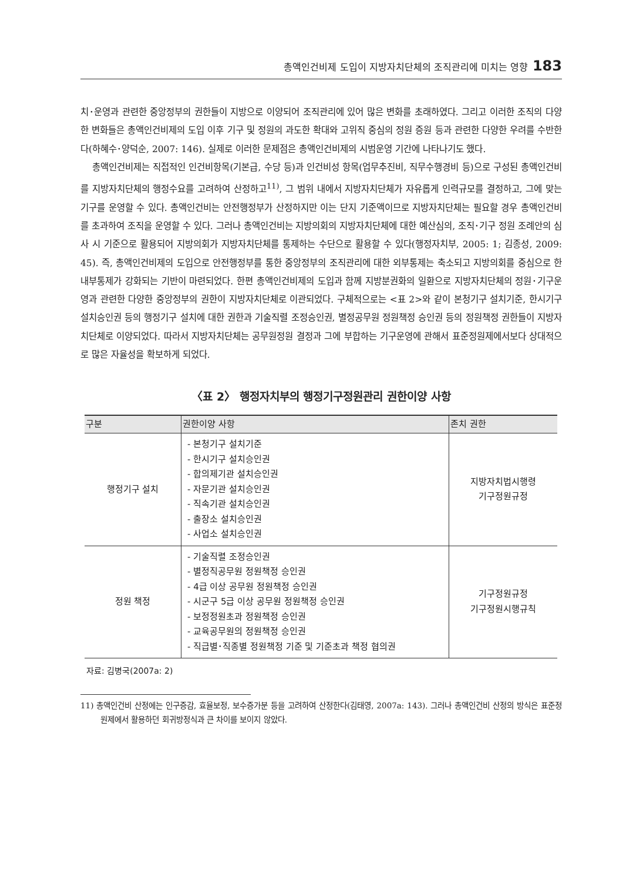총액인건비제 도입이 지방자치단체의 조직관리에 미치는 영향 183
치･운영과 관련한 중앙정부의 권한들이 지방으로 이양되어 조직관리에 있어 많은 변화를 초래하였다. 그리고 이러한 조직의 다양한 변화들은 총액인건비제의 도입 이후 기구 및 정원의 과도한 확대와 고위직 중심의 정원 증원 등과 관련한 다양한 우려를 수반한다(하혜수･양덕순, 2007: 146). 실제로 이러한 문제점은 총액인건비제의 시범운영 기간에 나타나기도 했다.
총액인건비제는 직접적인 인건비항목(기본급, 수당 등)과 인건비성 항목(업무추진비, 직무수행경비 등)으로 구성된 총액인건비를 지방자치단체의 행정수요를 고려하여 산정하고<sup>11)</sup>, 그 범위 내에서 지방자치단체가 자유롭게 인력규모를 결정하고, 그에 맞는 기구를 운영할 수 있다. 총액인건비는 안전행정부가 산정하지만 이는 단지 기준액이므로 지방자치단체는 필요할 경우 총액인건비를 초과하여 조직을 운영할 수 있다. 그러나 총액인건비는 지방의회의 지방자치단체에 대한 예산심의, 조직･기구 정원 조례안의 심사 시 기준으로 활용되어 지방의회가 지방자치단체를 통제하는 수단으로 활용할 수 있다(행정자치부, 2005: 1; 김종성, 2009: 45). 즉, 총액인건비제의 도입으로 안전행정부를 통한 중앙정부의 조직관리에 대한 외부통제는 축소되고 지방의회를 중심으로 한 내부통제가 강화되는 기반이 마련되었다. 한편 총액인건비제의 도입과 함께 지방분권화의 일환으로 지방자치단체의 정원･기구운영과 관련한 다양한 중앙정부의 권한이 지방자치단체로 이관되었다. 구체적으로는 <표 2>와 같이 본청기구 설치기준, 한시기구 설치승인권 등의 행정기구 설치에 대한 권한과 기술직렬 조정승인권, 별정공무원 정원책정 승인권 등의 정원책정 권한들이 지방자치단체로 이양되었다. 따라서 지방자치단체는 공무원정원 결정과 그에 부합하는 기구운영에 관해서 표준정원제에서보다 상대적으로 많은 자율성을 확보하게 되었다.
〈표 2〉 행정자치부의 행정기구정원관리 권한이양 사항
| 구분 | 권한이양 사항 | 존치 권한 |
| --- | --- | --- |
| 행정기구 설치 | - 본청기구 설치기준 - 한시기구 설치승인권 - 합의제기관 설치승인권 - 자문기관 설치승인권 - 직속기관 설치승인권 - 출장소 설치승인권 - 사업소 설치승인권 | 지방자치법시행령 기구정원규정 |
| 정원 책정 | - 기술직렬 조정승인권 - 별정직공무원 정원책정 승인권 - 4급 이상 공무원 정원책정 승인권 - 시군구 5급 이상 공무원 정원책정 승인권 - 보정정원초과 정원책정 승인권 - 교육공무원의 정원책정 승인권 - 직급별･직종별 정원책정 기준 및 기준초과 책정 협의권 | 기구정원규정 기구정원시행규칙 |
자료: 김병국(2007a: 2)
11) 총액인건비 산정에는 인구증감, 효율보정, 보수증가분 등을 고려하여 산정한다(김태영, 2007a: 143). 그러나 총액인건비 산정의 방식은 표준정원제에서 활용하던 회귀방정식과 큰 차이를 보이지 않았다.